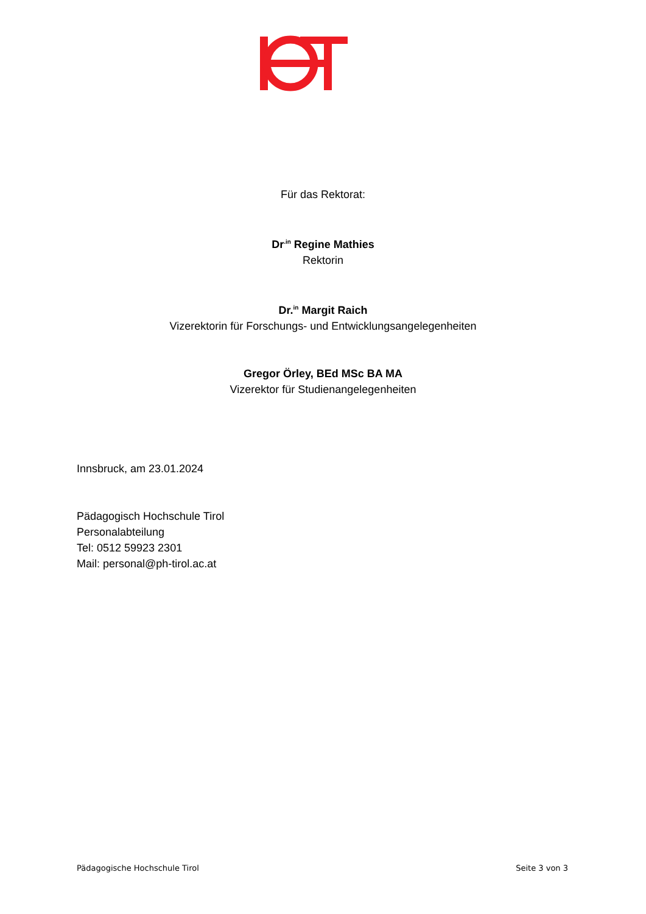Für das Rektorat:
Dr<sup>.in</sup> Regine Mathies
Rektorin
Dr.<sup>in</sup> Margit Raich
Vizerektorin für Forschungs- und Entwicklungsangelegenheiten
Gregor Örley, BEd MSc BA MA
Vizerektor für Studienangelegenheiten
Innsbruck, am 23.01.2024
Pädagogisch Hochschule Tirol
Personalabteilung
Tel: 0512 59923 2301
Mail: personal@ph-tirol.ac.at
Pädagogische Hochschule Tirol Seite 3 von 3